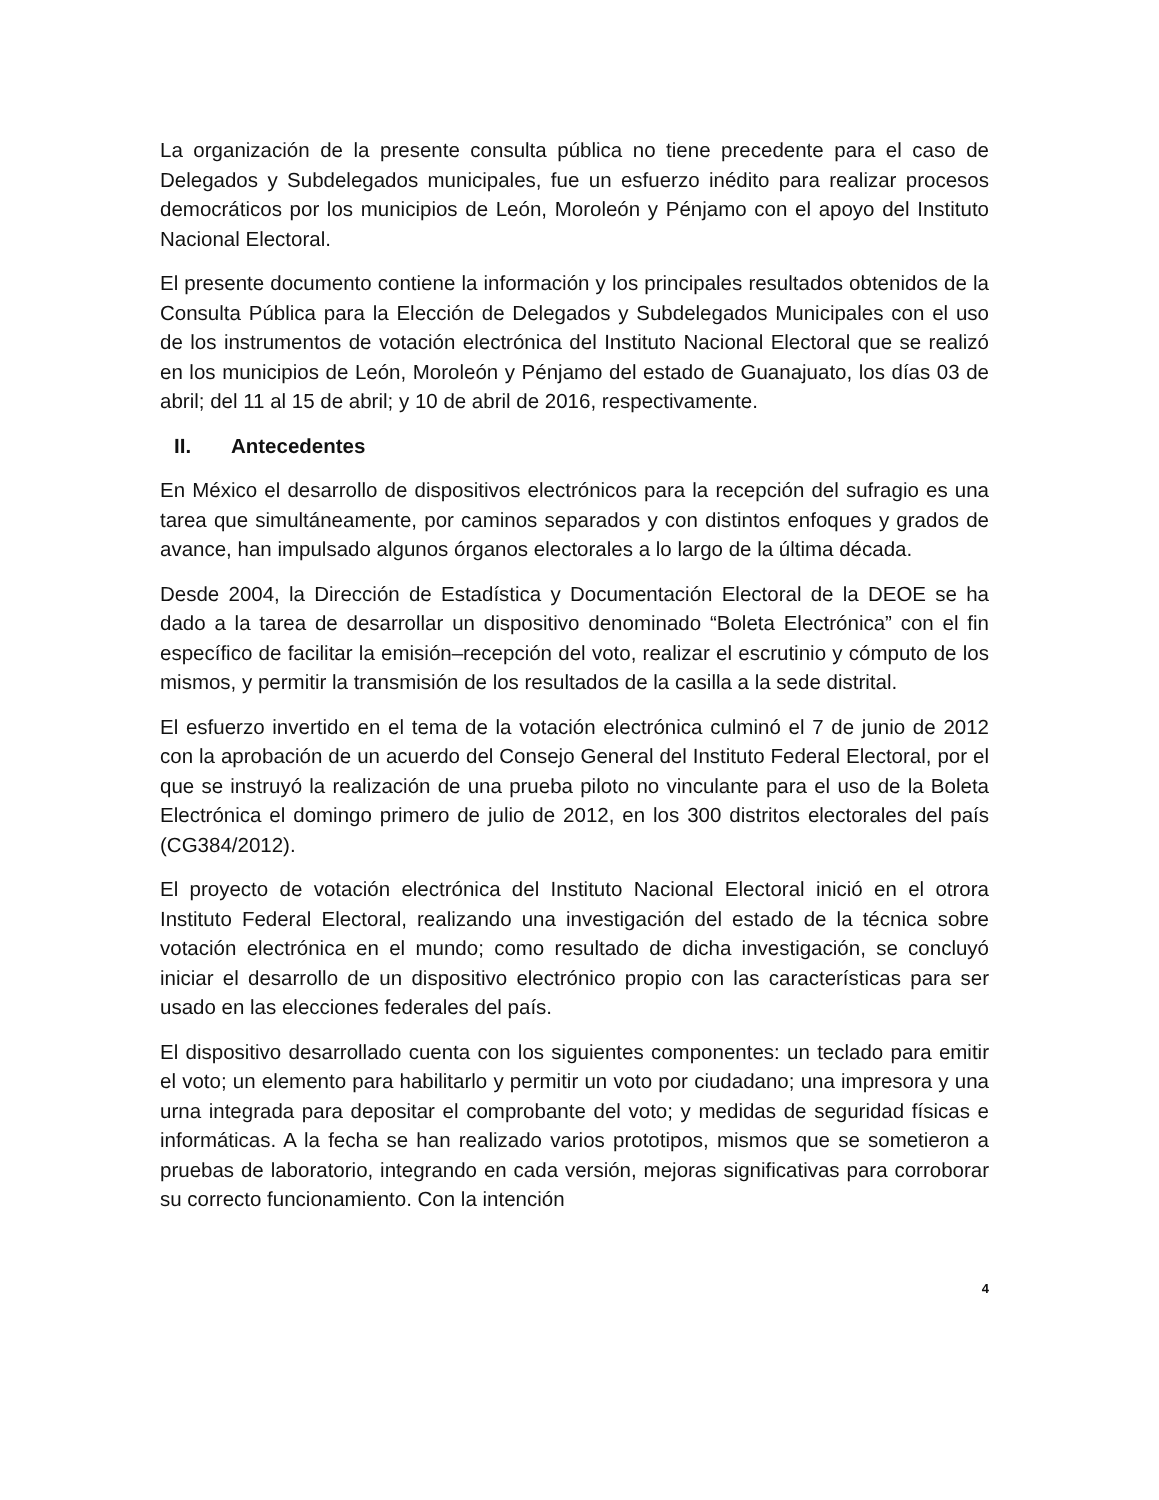La organización de la presente consulta pública no tiene precedente para el caso de Delegados y Subdelegados municipales, fue un esfuerzo inédito para realizar procesos democráticos por los municipios de León, Moroleón y Pénjamo con el apoyo del Instituto Nacional Electoral.
El presente documento contiene la información y los principales resultados obtenidos de la Consulta Pública para la Elección de Delegados y Subdelegados Municipales con el uso de los instrumentos de votación electrónica del Instituto Nacional Electoral que se realizó en los municipios de León, Moroleón y Pénjamo del estado de Guanajuato, los días 03 de abril; del 11 al 15 de abril; y 10 de abril de 2016, respectivamente.
II. Antecedentes
En México el desarrollo de dispositivos electrónicos para la recepción del sufragio es una tarea que simultáneamente, por caminos separados y con distintos enfoques y grados de avance, han impulsado algunos órganos electorales a lo largo de la última década.
Desde 2004, la Dirección de Estadística y Documentación Electoral de la DEOE se ha dado a la tarea de desarrollar un dispositivo denominado “Boleta Electrónica” con el fin específico de facilitar la emisión–recepción del voto, realizar el escrutinio y cómputo de los mismos, y permitir la transmisión de los resultados de la casilla a la sede distrital.
El esfuerzo invertido en el tema de la votación electrónica culminó el 7 de junio de 2012 con la aprobación de un acuerdo del Consejo General del Instituto Federal Electoral, por el que se instruyó la realización de una prueba piloto no vinculante para el uso de la Boleta Electrónica el domingo primero de julio de 2012, en los 300 distritos electorales del país (CG384/2012).
El proyecto de votación electrónica del Instituto Nacional Electoral inició en el otrora Instituto Federal Electoral, realizando una investigación del estado de la técnica sobre votación electrónica en el mundo; como resultado de dicha investigación, se concluyó iniciar el desarrollo de un dispositivo electrónico propio con las características para ser usado en las elecciones federales del país.
El dispositivo desarrollado cuenta con los siguientes componentes: un teclado para emitir el voto; un elemento para habilitarlo y permitir un voto por ciudadano; una impresora y una urna integrada para depositar el comprobante del voto; y medidas de seguridad físicas e informáticas. A la fecha se han realizado varios prototipos, mismos que se sometieron a pruebas de laboratorio, integrando en cada versión, mejoras significativas para corroborar su correcto funcionamiento. Con la intención
4